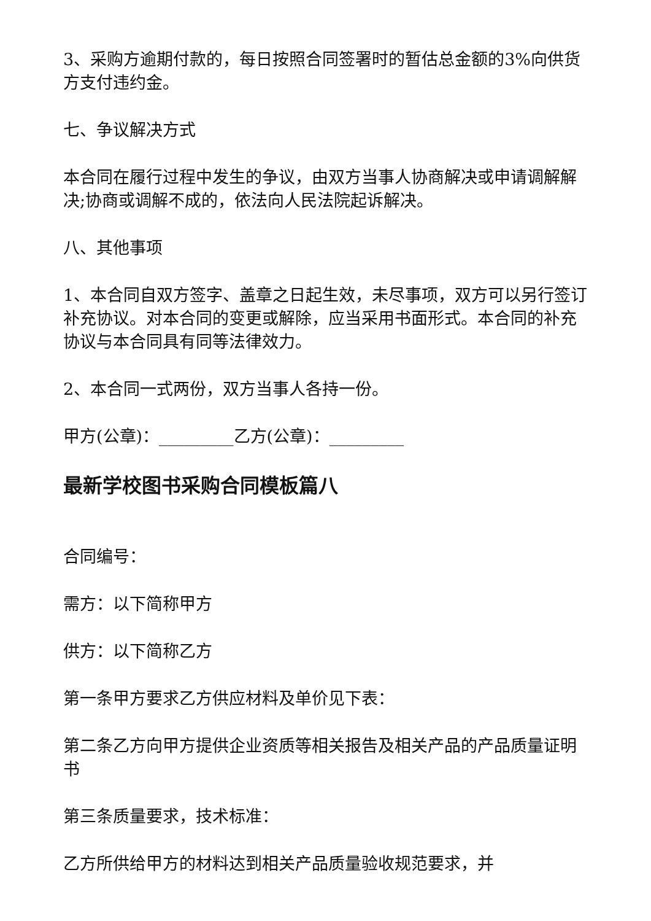3、采购方逾期付款的，每日按照合同签署时的暂估总金额的3%向供货方支付违约金。
七、争议解决方式
本合同在履行过程中发生的争议，由双方当事人协商解决或申请调解解决;协商或调解不成的，依法向人民法院起诉解决。
八、其他事项
1、本合同自双方签字、盖章之日起生效，未尽事项，双方可以另行签订补充协议。对本合同的变更或解除，应当采用书面形式。本合同的补充协议与本合同具有同等法律效力。
2、本合同一式两份，双方当事人各持一份。
甲方(公章)：_________乙方(公章)：_________
最新学校图书采购合同模板篇八
合同编号：
需方：以下简称甲方
供方：以下简称乙方
第一条甲方要求乙方供应材料及单价见下表：
第二条乙方向甲方提供企业资质等相关报告及相关产品的产品质量证明书
第三条质量要求，技术标准：
乙方所供给甲方的材料达到相关产品质量验收规范要求，并